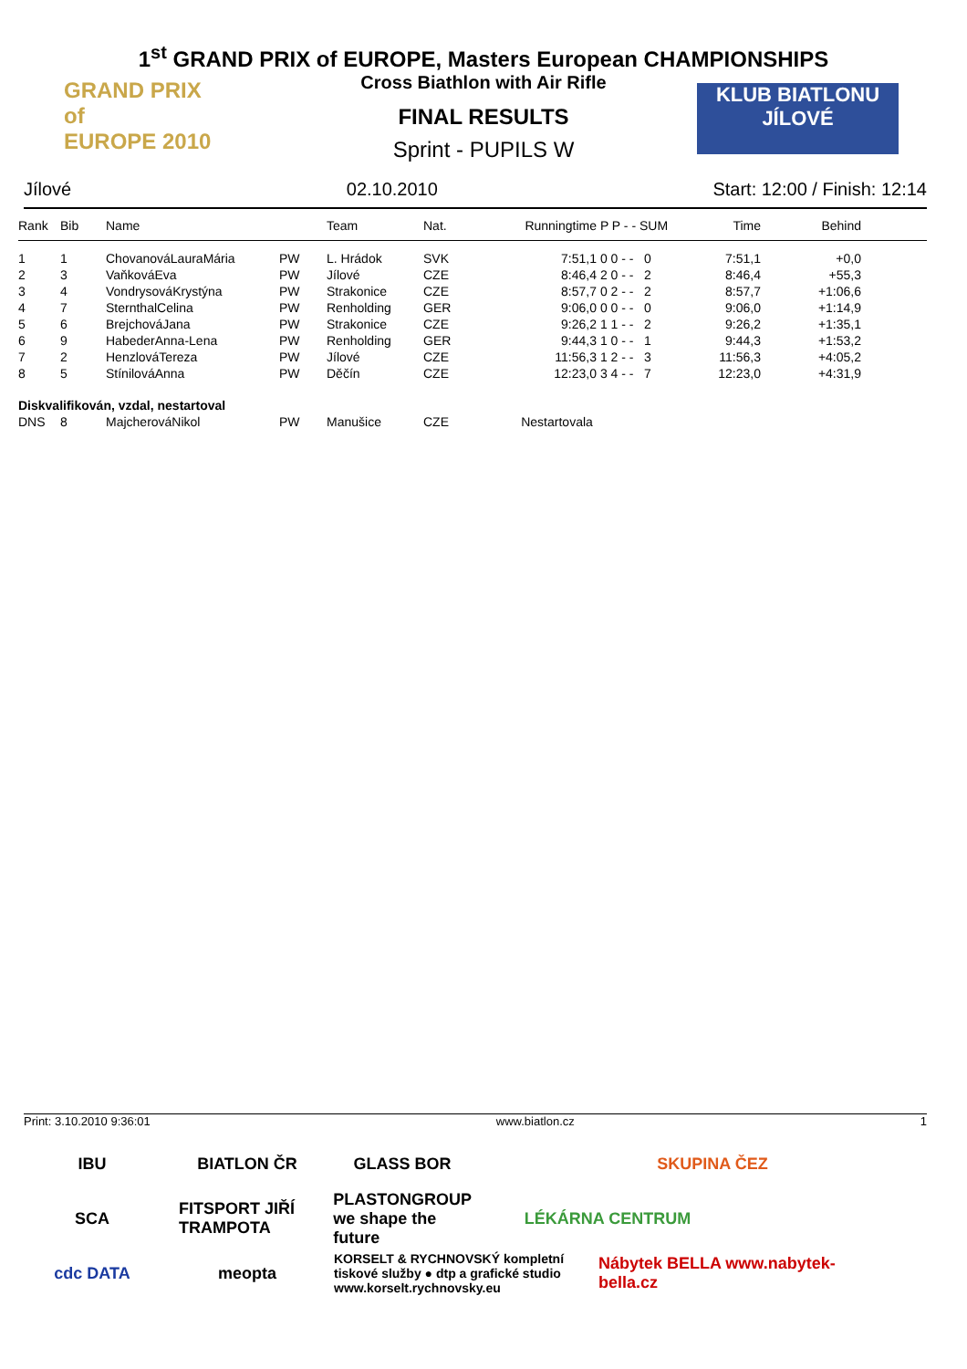1<sup>st</sup> GRAND PRIX of EUROPE, Masters European CHAMPIONSHIPS
Cross Biathlon with Air Rifle
FINAL RESULTS
Sprint - PUPILS W
GRAND PRIX
of
EUROPE 2010
KLUB BIATLONU
JÍLOVÉ
Jílové 02.10.2010 Start: 12:00 / Finish: 12:14
| Rank | Bib | Name | | Team | Nat. | Runningtime | P P - - SUM | Time | Behind | |
| --- | --- | --- | --- | --- | --- | --- | --- | --- | --- | --- |
| 1 | 1 | ChovanováLauraMária | PW | L. Hrádok | SVK | 7:51,1 | 0 0 - - 0 | 7:51,1 | +0,0 | |
| 2 | 3 | VaňkováEva | PW | Jílové | CZE | 8:46,4 | 2 0 - - 2 | 8:46,4 | +55,3 | |
| 3 | 4 | VondrysováKrystýna | PW | Strakonice | CZE | 8:57,7 | 0 2 - - 2 | 8:57,7 | +1:06,6 | |
| 4 | 7 | SternthalCelina | PW | Renholding | GER | 9:06,0 | 0 0 - - 0 | 9:06,0 | +1:14,9 | |
| 5 | 6 | BrejchováJana | PW | Strakonice | CZE | 9:26,2 | 1 1 - - 2 | 9:26,2 | +1:35,1 | |
| 6 | 9 | HabederAnna-Lena | PW | Renholding | GER | 9:44,3 | 1 0 - - 1 | 9:44,3 | +1:53,2 | |
| 7 | 2 | HenzlováTereza | PW | Jílové | CZE | 11:56,3 | 1 2 - - 3 | 11:56,3 | +4:05,2 | |
| 8 | 5 | StínilováAnna | PW | Děčín | CZE | 12:23,0 | 3 4 - - 7 | 12:23,0 | +4:31,9 | |
| Diskvalifikován, vzdal, nestartoval | | | | | | | | | | |
| DNS | 8 | MajcherováNikol | PW | Manušice | CZE | Nestartovala | | | | |
Print: 3.10.2010 9:36:01 www.biatlon.cz 1
IBU
BIATLON ČR
GLASS BOR
SKUPINA ČEZ
SCA
FITSPORT JIŘÍ TRAMPOTA
PLASTONGROUP we shape the future
LÉKÁRNA CENTRUM
cdc DATA
meopta
KORSELT & RYCHNOVSKÝ kompletní tiskové služby ● dtp a grafické studio www.korselt.rychnovsky.eu
Nábytek BELLA www.nabytek-bella.cz